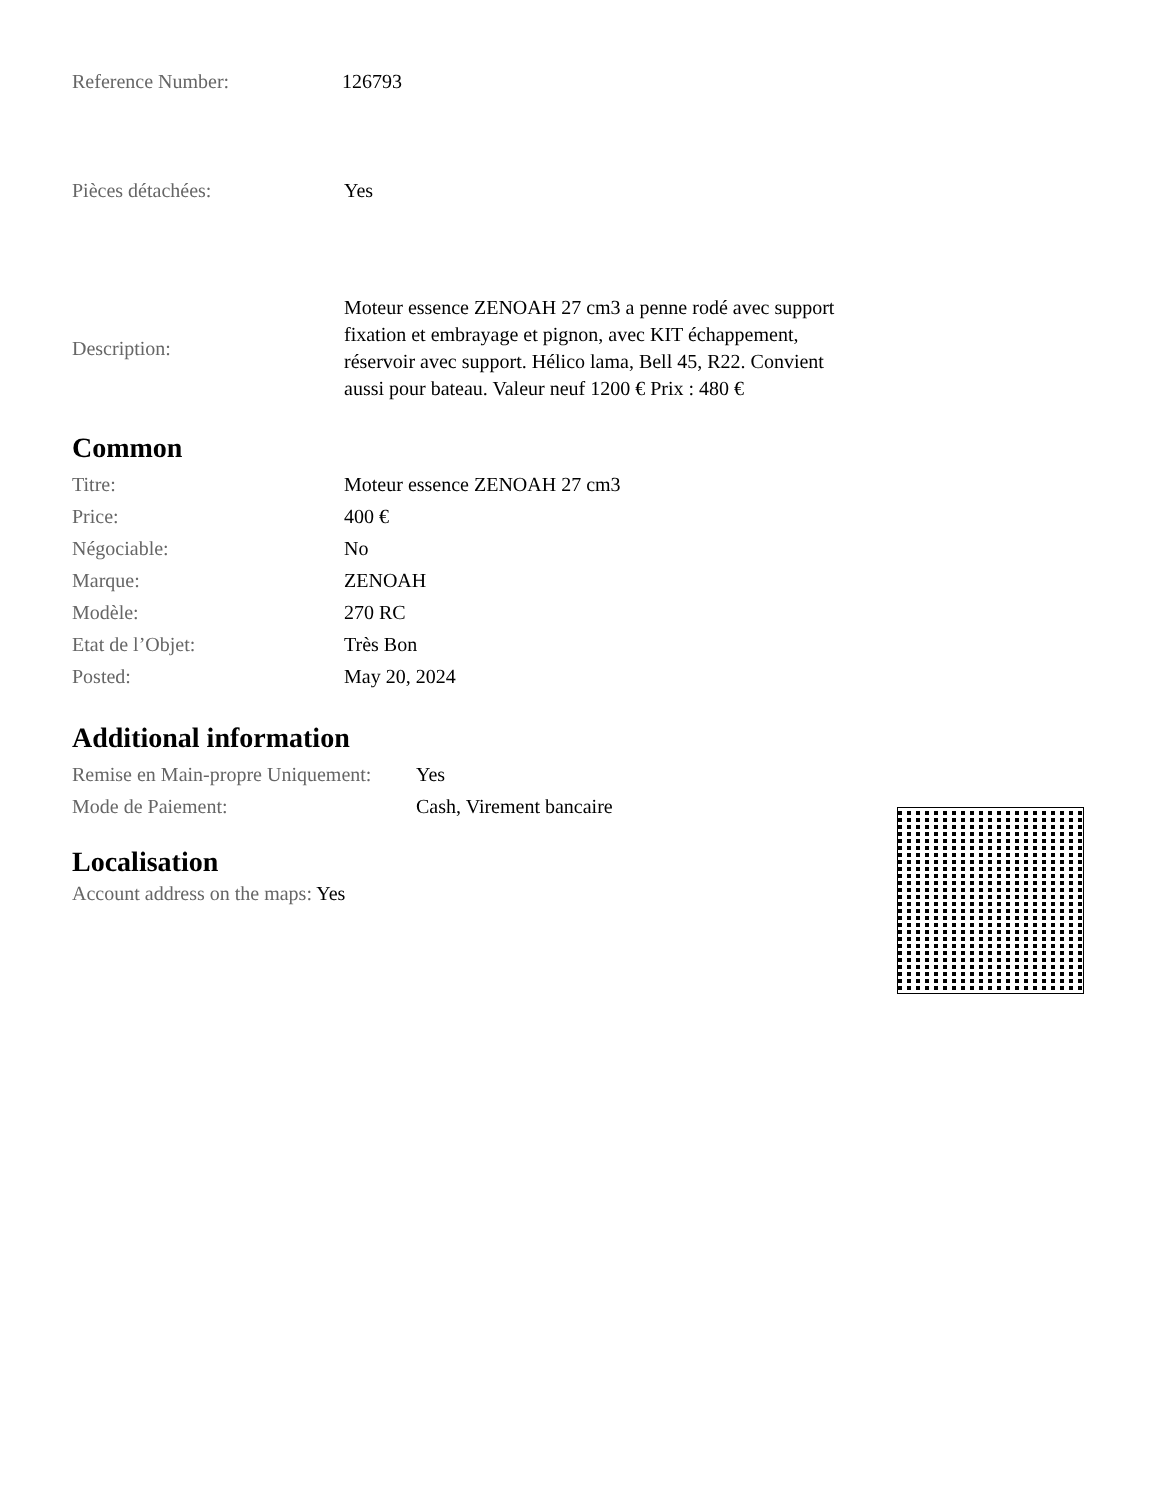| Reference Number: | 126793 |
| Pièces détachées: | Yes |
| Description: | Moteur essence ZENOAH 27 cm3 a penne rodé avec support fixation et embrayage et pignon, avec KIT échappement, réservoir avec support. Hélico lama, Bell 45, R22. Convient aussi pour bateau. Valeur neuf 1200 € Prix : 480 € |
Common
| Titre: | Moteur essence ZENOAH 27 cm3 |
| Price: | 400 € |
| Négociable: | No |
| Marque: | ZENOAH |
| Modèle: | 270 RC |
| Etat de l’Objet: | Très Bon |
| Posted: | May 20, 2024 |
Additional information
| Remise en Main-propre Uniquement: | Yes |
| Mode de Paiement: | Cash, Virement bancaire |
Localisation
Account address on the maps: Yes